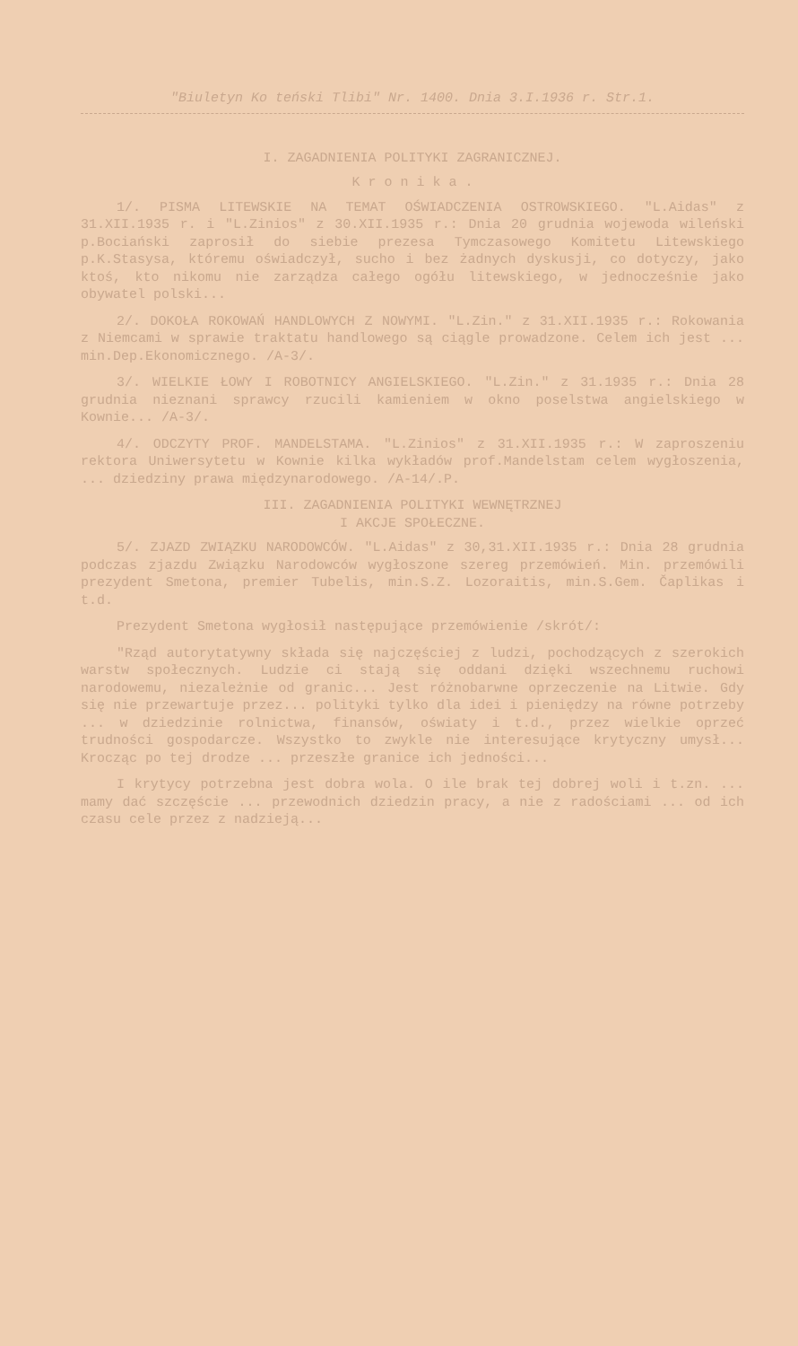"Biuletyn Ko teński Tlibi" Nr. 1400. Dnia 3.I.1936 r. Str.1.
I. ZAGADNIENIA POLITYKI ZAGRANICZNEJ.
K r o n i k a .
1/. PISMA LITEWSKIE NA TEMAT OŚWIADCZENIA OSTROWSKIEGO. "L.Aidas" z 31.XII.1935 r. i "L.Zinios" z 30.XII.1935 r.: Dnia 20 grudnia wojewoda wileński p.Bociański zaprosił do siebie prezesa Tymczasowego Komitetu Litewskiego p.K.Stasysa, któremu oświadczył, sucho i bez żadnych dyskusji, co dotyczy, jako ktoś, kto nikomu nie zarządza całego ogółu litewskiego, w jednocześnie jako obywatel polski...
2/. DOKOŁA ROKOWAŃ HANDLOWYCH Z NOWYMI. "L.Zin." z 31.XII.1935 r.: Rokowania z Niemcami w sprawie traktatu handlowego są ciągle prowadzone. Celem ich jest ... min.Dep.Ekonomicznego. /A-3/.
3/. WIELKIE ŁOWY I ROBOTNICY ANGIELSKIEGO. "L.Zin." z 31.1935 r.: Dnia 28 grudnia nieznani sprawcy rzucili kamieniem w okno poselstwa angielskiego w Kownie... /A-3/.
4/. ODCZYTY PROF. MANDELSTAMA. "L.Zinios" z 31.XII.1935 r.: W zaproszeniu rektora Uniwersytetu w Kownie kilka wykładów prof.Mandelstam celem wygłoszenia, ... dziedziny prawa międzynarodowego. /A-14/.P.
III. ZAGADNIENIA POLITYKI WEWNĘTRZNEJ
I AKCJE SPOŁECZNE.
5/. ZJAZD ZWIĄZKU NARODOWCÓW. "L.Aidas" z 30,31.XII.1935 r.: Dnia 28 grudnia podczas zjazdu Związku Narodowców wygłoszone szereg przemówień. Min. przemówili prezydent Smetona, premier Tubelis, min.S.Z. Lozoraitis, min.S.Gem. Čaplikas i t.d.
Prezydent Smetona wygłosił następujące przemówienie /skrót/:
"Rząd autorytatywny składa się najczęściej z ludzi, pochodzących z szerokich warstw społecznych. Ludzie ci stają się oddani dzięki wszechnemu ruchowi narodowemu, niezależnie od granic... Jest różnobarwne oprzeczenie na Litwie. Gdy się nie przewartuje przez... polityki tylko dla idei i pieniędzy na równe potrzeby ... w dziedzinie rolnictwa, finansów, oświaty i t.d., przez wielkie oprzeć trudności gospodarcze. Wszystko to zwykle nie interesujące krytyczny umysł... Krocząc po tej drodze ... przeszłe granice ich jedności...
I krytycy potrzebna jest dobra wola. O ile brak tej dobrej woli i t.zn. ... mamy dać szczęście ... przewodnich dziedzin pracy, a nie z radościami ... od ich czasu cele przez z nadzieją...